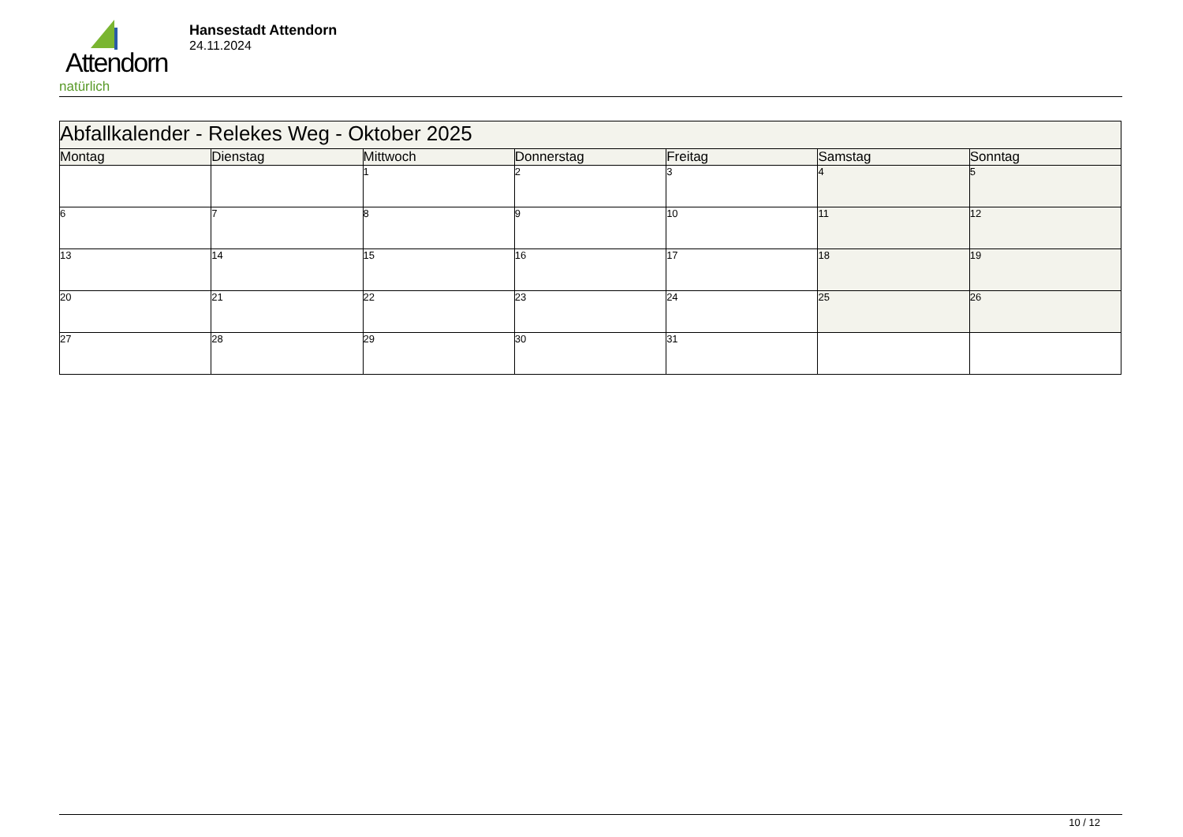Attendorn
natürlich
Hansestadt Attendorn
24.11.2024
| Abfallkalender - Relekes Weg - Oktober 2025 | | | | | | |
| Montag | Dienstag | Mittwoch | Donnerstag | Freitag | Samstag | Sonntag |
| | | 1 | 2 | 3 | 4 | 5 |
| 6 | 7 | 8 | 9 | 10 | 11 | 12 |
| 13 | 14 | 15 | 16 | 17 | 18 | 19 |
| 20 | 21 | 22 | 23 | 24 | 25 | 26 |
| 27 | 28 | 29 | 30 | 31 | | |
10 / 12